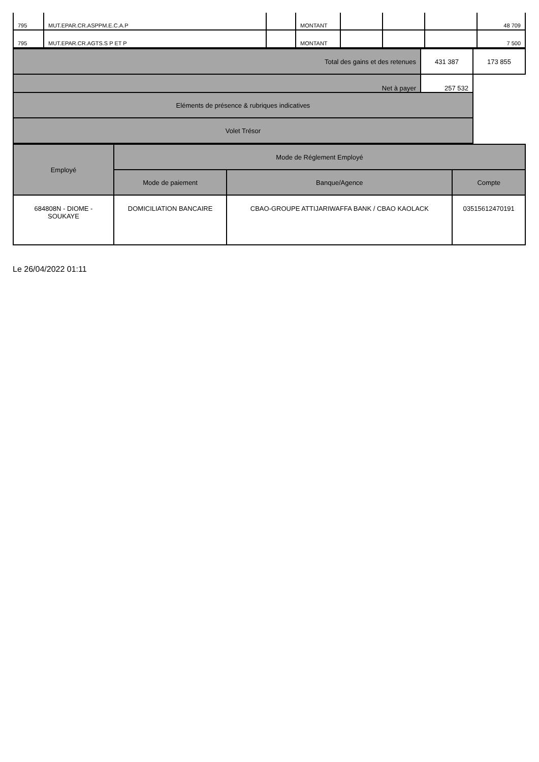| 795 | MUT.EPAR.CR.ASPPM.E.C.A.P | | MONTANT | | | | 48 709 |
| 795 | MUT.EPAR.CR.AGTS.S P ET P | | MONTANT | | | | 7 500 |
| Total des gains et des retenues | 431 387 | 173 855 |
| Net à payer | 257 532 | |
| Eléments de présence & rubriques indicatives | | |
| Volet Trésor | | |
| Employé | Mode de Réglement Employé | | |
| | Mode de paiement | Banque/Agence | Compte |
| 684808N - DIOME - SOUKAYE | DOMICILIATION BANCAIRE | CBAO-GROUPE ATTIJARIWAFFA BANK / CBAO KAOLACK | 03515612470191 |
Le 26/04/2022 01:11